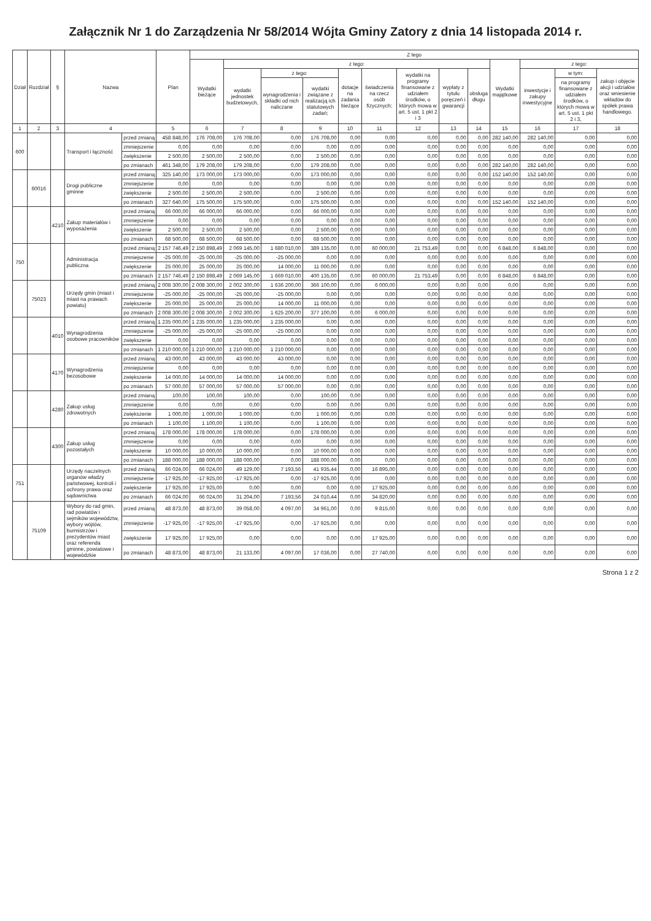Załącznik Nr 1 do Zarządzenia Nr 58/2014 Wójta Gminy Zatory z dnia 14 listopada 2014 r.
| Dział | Rozdział | § | Nazwa | | Plan | Z tego | | | | | | | | | | | | |
| --- | --- | --- | --- | --- | --- | --- | --- | --- | --- | --- | --- | --- | --- | --- | --- | --- | --- | --- |
| | | | | | | Wydatki bieżące | z tego: | | | | | | | | Wydatki majątkowe | z tego: | | |
| | | | | | | | wydatki jednostek budżetowych, | z tego: | | dotacje na zadania bieżące | świadczenia na rzecz osób fizycznych; | wydatki na programy finansowane z udziałem środków, o których mowa w art. 5 ust. 1 pkt 2 i 3 | wypłaty z tytułu poręczeń i gwarancji | obsługa długu | | inwestycje i zakupy inwestycyjne | w tym: | zakup i objęcie akcji i udziałów oraz wniesienie wkładów do spółek prawa handlowego. |
| | | | | | | | | wynagrodzenia i składki od nich naliczane | wydatki związane z realizacją ich statutowych zadań; | | | | | | | | na programy finansowane z udziałem środków, o których mowa w art. 5 ust. 1 pkt 2 i 3, | |
| 1 | 2 | 3 | 4 | | 5 | 6 | 7 | 8 | 9 | 10 | 11 | 12 | 13 | 14 | 15 | 16 | 17 | 18 |
| 600 | | | Transport i łączność | przed zmianą | 458 848,00 | 176 708,00 | 176 708,00 | 0,00 | 176 708,00 | 0,00 | 0,00 | 0,00 | 0,00 | 0,00 | 282 140,00 | 282 140,00 | 0,00 | 0,00 |
| | | | | zmniejszenie | 0,00 | 0,00 | 0,00 | 0,00 | 0,00 | 0,00 | 0,00 | 0,00 | 0,00 | 0,00 | 0,00 | 0,00 | 0,00 | 0,00 |
| | | | | zwiększenie | 2 500,00 | 2 500,00 | 2 500,00 | 0,00 | 2 500,00 | 0,00 | 0,00 | 0,00 | 0,00 | 0,00 | 0,00 | 0,00 | 0,00 | 0,00 |
| | | | | po zmianach | 461 348,00 | 179 208,00 | 179 208,00 | 0,00 | 179 208,00 | 0,00 | 0,00 | 0,00 | 0,00 | 0,00 | 282 140,00 | 282 140,00 | 0,00 | 0,00 |
| | 60016 | | Drogi publiczne gminne | przed zmianą | 325 140,00 | 173 000,00 | 173 000,00 | 0,00 | 173 000,00 | 0,00 | 0,00 | 0,00 | 0,00 | 0,00 | 152 140,00 | 152 140,00 | 0,00 | 0,00 |
| | | | | zmniejszenie | 0,00 | 0,00 | 0,00 | 0,00 | 0,00 | 0,00 | 0,00 | 0,00 | 0,00 | 0,00 | 0,00 | 0,00 | 0,00 | 0,00 |
| | | | | zwiększenie | 2 500,00 | 2 500,00 | 2 500,00 | 0,00 | 2 500,00 | 0,00 | 0,00 | 0,00 | 0,00 | 0,00 | 0,00 | 0,00 | 0,00 | 0,00 |
| | | | | po zmianach | 327 640,00 | 175 500,00 | 175 500,00 | 0,00 | 175 500,00 | 0,00 | 0,00 | 0,00 | 0,00 | 0,00 | 152 140,00 | 152 140,00 | 0,00 | 0,00 |
| | | 4210 | Zakup materiałów i wyposażenia | przed zmianą | 66 000,00 | 66 000,00 | 66 000,00 | 0,00 | 66 000,00 | 0,00 | 0,00 | 0,00 | 0,00 | 0,00 | 0,00 | 0,00 | 0,00 | 0,00 |
| | | | | zmniejszenie | 0,00 | 0,00 | 0,00 | 0,00 | 0,00 | 0,00 | 0,00 | 0,00 | 0,00 | 0,00 | 0,00 | 0,00 | 0,00 | 0,00 |
| | | | | zwiększenie | 2 500,00 | 2 500,00 | 2 500,00 | 0,00 | 2 500,00 | 0,00 | 0,00 | 0,00 | 0,00 | 0,00 | 0,00 | 0,00 | 0,00 | 0,00 |
| | | | | po zmianach | 68 500,00 | 68 500,00 | 68 500,00 | 0,00 | 68 500,00 | 0,00 | 0,00 | 0,00 | 0,00 | 0,00 | 0,00 | 0,00 | 0,00 | 0,00 |
| 750 | | | Administracja publiczna | przed zmianą | 2 157 746,49 | 2 150 898,49 | 2 069 145,00 | 1 680 010,00 | 389 135,00 | 0,00 | 60 000,00 | 21 753,49 | 0,00 | 0,00 | 6 848,00 | 6 848,00 | 0,00 | 0,00 |
| | | | | zmniejszenie | -25 000,00 | -25 000,00 | -25 000,00 | -25 000,00 | 0,00 | 0,00 | 0,00 | 0,00 | 0,00 | 0,00 | 0,00 | 0,00 | 0,00 | 0,00 |
| | | | | zwiększenie | 25 000,00 | 25 000,00 | 25 000,00 | 14 000,00 | 11 000,00 | 0,00 | 0,00 | 0,00 | 0,00 | 0,00 | 0,00 | 0,00 | 0,00 | 0,00 |
| | | | | po zmianach | 2 157 746,49 | 2 150 898,49 | 2 069 145,00 | 1 669 010,00 | 400 135,00 | 0,00 | 60 000,00 | 21 753,49 | 0,00 | 0,00 | 6 848,00 | 6 848,00 | 0,00 | 0,00 |
| | 75023 | | Urzędy gmin (miast i miast na prawach powiatu) | przed zmianą | 2 008 300,00 | 2 008 300,00 | 2 002 300,00 | 1 636 200,00 | 366 100,00 | 0,00 | 6 000,00 | 0,00 | 0,00 | 0,00 | 0,00 | 0,00 | 0,00 | 0,00 |
| | | | | zmniejszenie | -25 000,00 | -25 000,00 | -25 000,00 | -25 000,00 | 0,00 | 0,00 | 0,00 | 0,00 | 0,00 | 0,00 | 0,00 | 0,00 | 0,00 | 0,00 |
| | | | | zwiększenie | 25 000,00 | 25 000,00 | 25 000,00 | 14 000,00 | 11 000,00 | 0,00 | 0,00 | 0,00 | 0,00 | 0,00 | 0,00 | 0,00 | 0,00 | 0,00 |
| | | | | po zmianach | 2 008 300,00 | 2 008 300,00 | 2 002 300,00 | 1 625 200,00 | 377 100,00 | 0,00 | 6 000,00 | 0,00 | 0,00 | 0,00 | 0,00 | 0,00 | 0,00 | 0,00 |
| | | 4010 | Wynagrodzenia osobowe pracowników | przed zmianą | 1 235 000,00 | 1 235 000,00 | 1 235 000,00 | 1 235 000,00 | 0,00 | 0,00 | 0,00 | 0,00 | 0,00 | 0,00 | 0,00 | 0,00 | 0,00 | 0,00 |
| | | | | zmniejszenie | -25 000,00 | -25 000,00 | -25 000,00 | -25 000,00 | 0,00 | 0,00 | 0,00 | 0,00 | 0,00 | 0,00 | 0,00 | 0,00 | 0,00 | 0,00 |
| | | | | zwiększenie | 0,00 | 0,00 | 0,00 | 0,00 | 0,00 | 0,00 | 0,00 | 0,00 | 0,00 | 0,00 | 0,00 | 0,00 | 0,00 | 0,00 |
| | | | | po zmianach | 1 210 000,00 | 1 210 000,00 | 1 210 000,00 | 1 210 000,00 | 0,00 | 0,00 | 0,00 | 0,00 | 0,00 | 0,00 | 0,00 | 0,00 | 0,00 | 0,00 |
| | | 4170 | Wynagrodzenia bezosobowe | przed zmianą | 43 000,00 | 43 000,00 | 43 000,00 | 43 000,00 | 0,00 | 0,00 | 0,00 | 0,00 | 0,00 | 0,00 | 0,00 | 0,00 | 0,00 | 0,00 |
| | | | | zmniejszenie | 0,00 | 0,00 | 0,00 | 0,00 | 0,00 | 0,00 | 0,00 | 0,00 | 0,00 | 0,00 | 0,00 | 0,00 | 0,00 | 0,00 |
| | | | | zwiększenie | 14 000,00 | 14 000,00 | 14 000,00 | 14 000,00 | 0,00 | 0,00 | 0,00 | 0,00 | 0,00 | 0,00 | 0,00 | 0,00 | 0,00 | 0,00 |
| | | | | po zmianach | 57 000,00 | 57 000,00 | 57 000,00 | 57 000,00 | 0,00 | 0,00 | 0,00 | 0,00 | 0,00 | 0,00 | 0,00 | 0,00 | 0,00 | 0,00 |
| | | 4280 | Zakup usług zdrowotnych | przed zmianą | 100,00 | 100,00 | 100,00 | 0,00 | 100,00 | 0,00 | 0,00 | 0,00 | 0,00 | 0,00 | 0,00 | 0,00 | 0,00 | 0,00 |
| | | | | zmniejszenie | 0,00 | 0,00 | 0,00 | 0,00 | 0,00 | 0,00 | 0,00 | 0,00 | 0,00 | 0,00 | 0,00 | 0,00 | 0,00 | 0,00 |
| | | | | zwiększenie | 1 000,00 | 1 000,00 | 1 000,00 | 0,00 | 1 000,00 | 0,00 | 0,00 | 0,00 | 0,00 | 0,00 | 0,00 | 0,00 | 0,00 | 0,00 |
| | | | | po zmianach | 1 100,00 | 1 100,00 | 1 100,00 | 0,00 | 1 100,00 | 0,00 | 0,00 | 0,00 | 0,00 | 0,00 | 0,00 | 0,00 | 0,00 | 0,00 |
| | | 4300 | Zakup usług pozostałych | przed zmianą | 178 000,00 | 178 000,00 | 178 000,00 | 0,00 | 178 000,00 | 0,00 | 0,00 | 0,00 | 0,00 | 0,00 | 0,00 | 0,00 | 0,00 | 0,00 |
| | | | | zmniejszenie | 0,00 | 0,00 | 0,00 | 0,00 | 0,00 | 0,00 | 0,00 | 0,00 | 0,00 | 0,00 | 0,00 | 0,00 | 0,00 | 0,00 |
| | | | | zwiększenie | 10 000,00 | 10 000,00 | 10 000,00 | 0,00 | 10 000,00 | 0,00 | 0,00 | 0,00 | 0,00 | 0,00 | 0,00 | 0,00 | 0,00 | 0,00 |
| | | | | po zmianach | 188 000,00 | 188 000,00 | 188 000,00 | 0,00 | 188 000,00 | 0,00 | 0,00 | 0,00 | 0,00 | 0,00 | 0,00 | 0,00 | 0,00 | 0,00 |
| 751 | | | Urzędy naczelnych organów władzy państwowej, kontroli i ochrony prawa oraz sądownictwa | przed zmianą | 66 024,00 | 66 024,00 | 49 129,00 | 7 193,56 | 41 935,44 | 0,00 | 16 895,00 | 0,00 | 0,00 | 0,00 | 0,00 | 0,00 | 0,00 | 0,00 |
| | | | | zmniejszenie | -17 925,00 | -17 925,00 | -17 925,00 | 0,00 | -17 925,00 | 0,00 | 0,00 | 0,00 | 0,00 | 0,00 | 0,00 | 0,00 | 0,00 | 0,00 |
| | | | | zwiększenie | 17 925,00 | 17 925,00 | 0,00 | 0,00 | 0,00 | 0,00 | 17 925,00 | 0,00 | 0,00 | 0,00 | 0,00 | 0,00 | 0,00 | 0,00 |
| | | | | po zmianach | 66 024,00 | 66 024,00 | 31 204,00 | 7 193,56 | 24 010,44 | 0,00 | 34 820,00 | 0,00 | 0,00 | 0,00 | 0,00 | 0,00 | 0,00 | 0,00 |
| | 75109 | | Wybory do rad gmin, rad powiatów i sejmików województw, wybory wójtów, burmistrzów i prezydentów miast oraz referenda gminne, powiatowe i wojewódzkie | przed zmianą | 48 873,00 | 48 873,00 | 39 058,00 | 4 097,00 | 34 961,00 | 0,00 | 9 815,00 | 0,00 | 0,00 | 0,00 | 0,00 | 0,00 | 0,00 | 0,00 |
| | | | | zmniejszenie | -17 925,00 | -17 925,00 | -17 925,00 | 0,00 | -17 925,00 | 0,00 | 0,00 | 0,00 | 0,00 | 0,00 | 0,00 | 0,00 | 0,00 | 0,00 |
| | | | | zwiększenie | 17 925,00 | 17 925,00 | 0,00 | 0,00 | 0,00 | 0,00 | 17 925,00 | 0,00 | 0,00 | 0,00 | 0,00 | 0,00 | 0,00 | 0,00 |
| | | | | po zmianach | 48 873,00 | 48 873,00 | 21 133,00 | 4 097,00 | 17 036,00 | 0,00 | 27 740,00 | 0,00 | 0,00 | 0,00 | 0,00 | 0,00 | 0,00 | 0,00 |
Strona 1 z 2